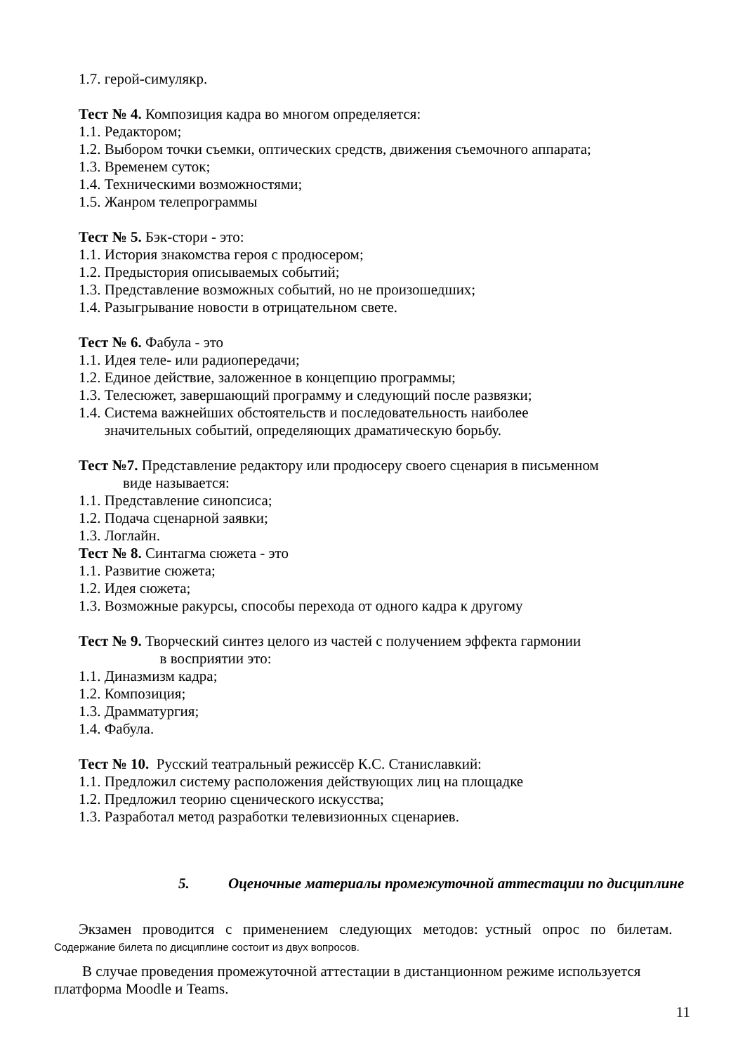1.7. герой-симулякр.
Тест № 4. Композиция кадра во многом определяется:
1.1. Редактором;
1.2. Выбором точки съемки, оптических средств, движения съемочного аппарата;
1.3. Временем суток;
1.4. Техническими возможностями;
1.5. Жанром телепрограммы
Тест № 5. Бэк-стори - это:
1.1. История знакомства героя с продюсером;
1.2. Предыстория описываемых событий;
1.3. Представление возможных событий, но не произошедших;
1.4. Разыгрывание новости в отрицательном свете.
Тест № 6. Фабула - это
1.1. Идея теле- или радиопередачи;
1.2. Единое действие, заложенное в концепцию программы;
1.3. Телесюжет, завершающий программу и следующий после развязки;
1.4. Система важнейших обстоятельств и последовательность наиболее
значительных событий, определяющих драматическую борьбу.
Тест №7. Представление редактору или продюсеру своего сценария в письменном
виде называется:
1.1. Представление синопсиса;
1.2. Подача сценарной заявки;
1.3. Логлайн.
Тест № 8. Синтагма сюжета - это
1.1. Развитие сюжета;
1.2. Идея сюжета;
1.3. Возможные ракурсы, способы перехода от одного кадра к другому
Тест № 9. Творческий синтез целого из частей с получением эффекта гармонии
в восприятии это:
1.1. Диназмизм кадра;
1.2. Композиция;
1.3. Драмматургия;
1.4. Фабула.
Тест № 10. Русский театральный режиссёр К.С. Станиславкий:
1.1. Предложил систему расположения действующих лиц на площадке
1.2. Предложил теорию сценического искусства;
1.3. Разработал метод разработки телевизионных сценариев.
5. Оценочные материалы промежуточной аттестации по дисциплине
Экзамен проводится с применением следующих методов: устный опрос по билетам.
Содержание билета по дисциплине состоит из двух вопросов.
В случае проведения промежуточной аттестации в дистанционном режиме используется платформа Moodle и Teams.
11